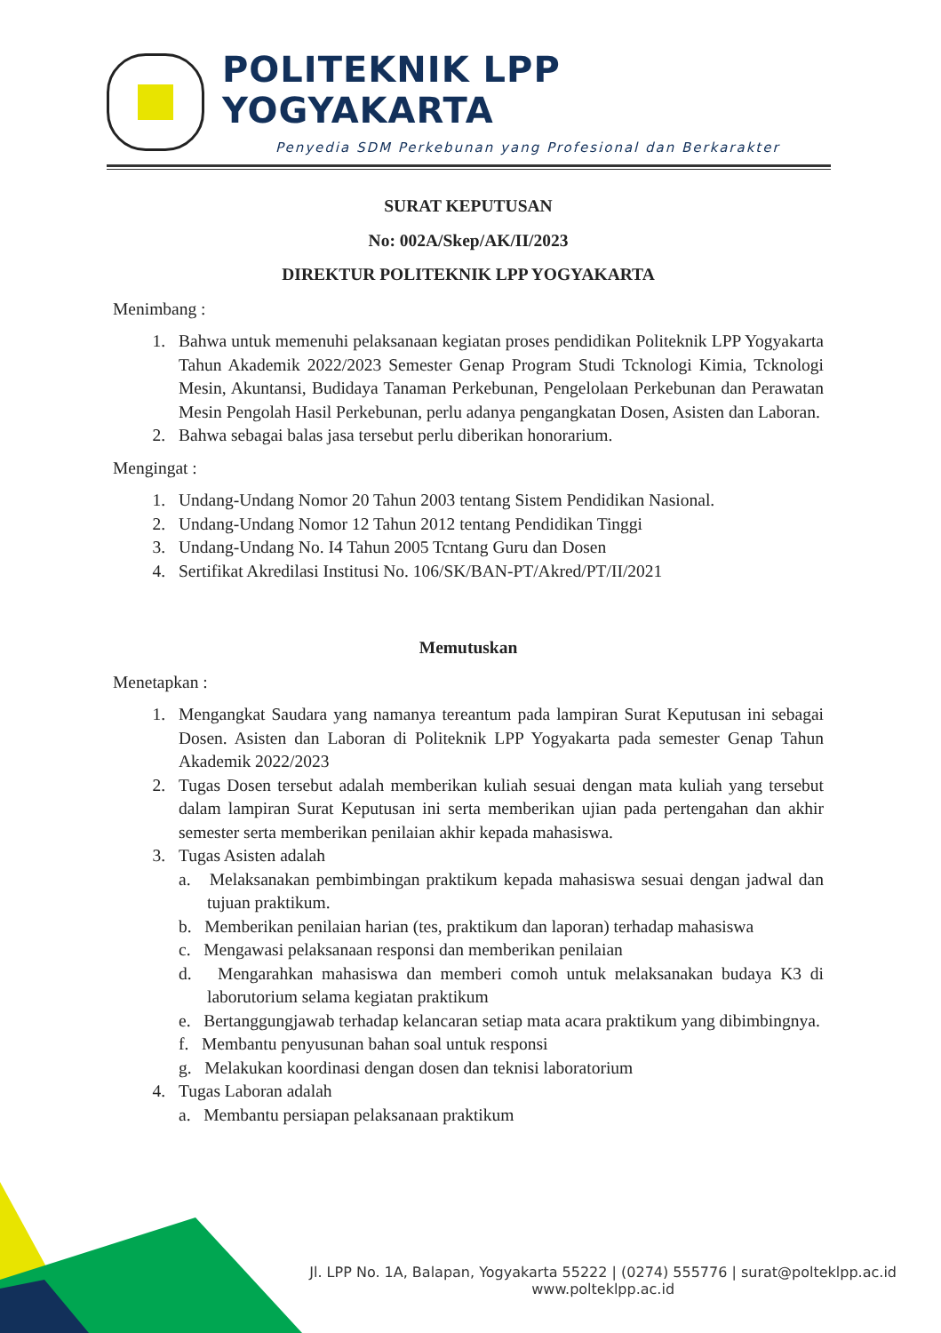POLITEKNIK LPP YOGYAKARTA
Penyedia SDM Perkebunan yang Profesional dan Berkarakter
SURAT KEPUTUSAN
No: 002A/Skep/AK/II/2023
DIREKTUR POLITEKNIK LPP YOGYAKARTA
Menimbang :
1. Bahwa untuk memenuhi pelaksanaan kegiatan proses pendidikan Politeknik LPP Yogyakarta Tahun Akademik 2022/2023 Semester Genap Program Studi Tcknologi Kimia, Tcknologi Mesin, Akuntansi, Budidaya Tanaman Perkebunan, Pengelolaan Perkebunan dan Perawatan Mesin Pengolah Hasil Perkebunan, perlu adanya pengangkatan Dosen, Asisten dan Laboran.
2. Bahwa sebagai balas jasa tersebut perlu diberikan honorarium.
Mengingat :
1. Undang-Undang Nomor 20 Tahun 2003 tentang Sistem Pendidikan Nasional.
2. Undang-Undang Nomor 12 Tahun 2012 tentang Pendidikan Tinggi
3. Undang-Undang No. I4 Tahun 2005 Tcntang Guru dan Dosen
4. Sertifikat Akredilasi Institusi No. 106/SK/BAN-PT/Akred/PT/II/2021
Memutuskan
Menetapkan :
1. Mengangkat Saudara yang namanya tereantum pada lampiran Surat Keputusan ini sebagai Dosen. Asisten dan Laboran di Politeknik LPP Yogyakarta pada semester Genap Tahun Akademik 2022/2023
2. Tugas Dosen tersebut adalah memberikan kuliah sesuai dengan mata kuliah yang tersebut dalam lampiran Surat Keputusan ini serta memberikan ujian pada pertengahan dan akhir semester serta memberikan penilaian akhir kepada mahasiswa.
3. Tugas Asisten adalah
a. Melaksanakan pembimbingan praktikum kepada mahasiswa sesuai dengan jadwal dan tujuan praktikum.
b. Memberikan penilaian harian (tes, praktikum dan laporan) terhadap mahasiswa
c. Mengawasi pelaksanaan responsi dan memberikan penilaian
d. Mengarahkan mahasiswa dan memberi comoh untuk melaksanakan budaya K3 di laborutorium selama kegiatan praktikum
e. Bertanggungjawab terhadap kelancaran setiap mata acara praktikum yang dibimbingnya.
f. Membantu penyusunan bahan soal untuk responsi
g. Melakukan koordinasi dengan dosen dan teknisi laboratorium
4. Tugas Laboran adalah
a. Membantu persiapan pelaksanaan praktikum
Jl. LPP No. 1A, Balapan, Yogyakarta 55222 | (0274) 555776 | surat@polteklpp.ac.id
www.polteklpp.ac.id